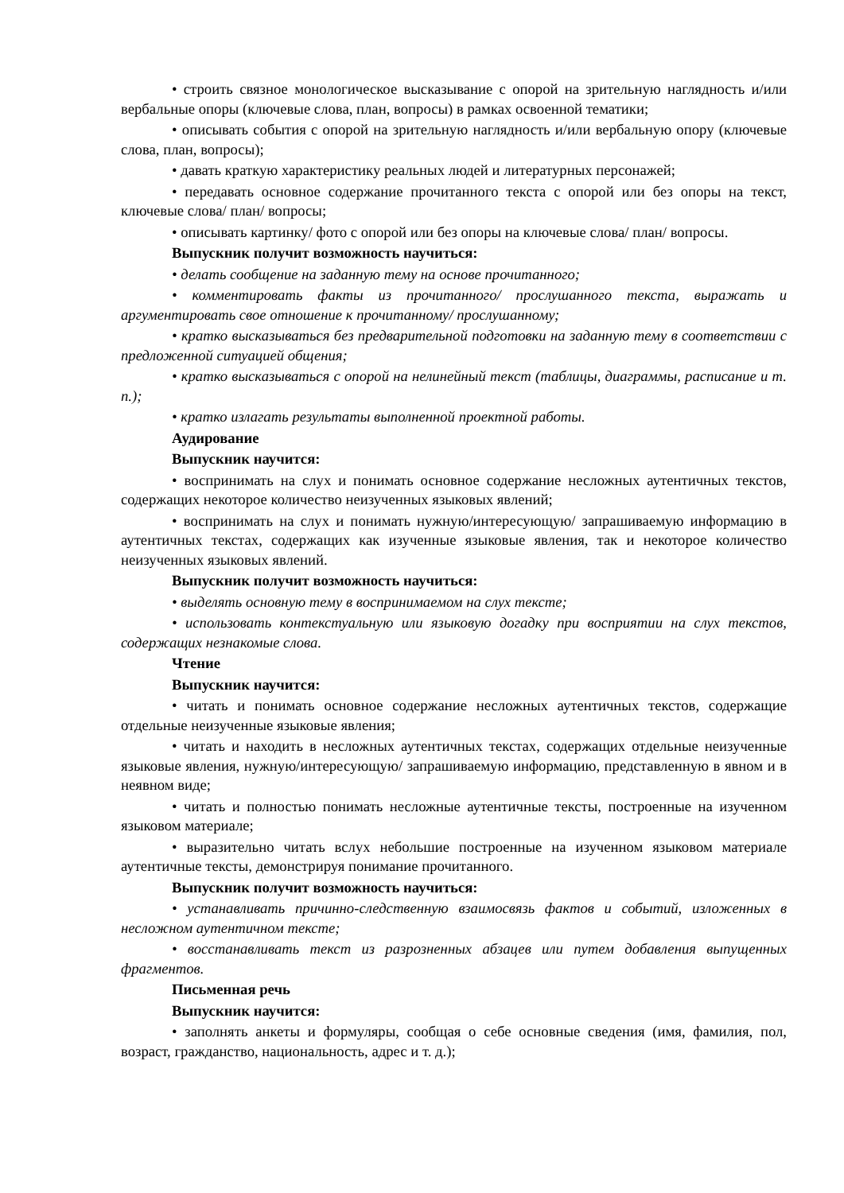• строить связное монологическое высказывание с опорой на зрительную наглядность и/или вербальные опоры (ключевые слова, план, вопросы) в рамках освоенной тематики;
• описывать события с опорой на зрительную наглядность и/или вербальную опору (ключевые слова, план, вопросы);
• давать краткую характеристику реальных людей и литературных персонажей;
• передавать основное содержание прочитанного текста с опорой или без опоры на текст, ключевые слова/ план/ вопросы;
• описывать картинку/ фото с опорой или без опоры на ключевые слова/ план/ вопросы.
Выпускник получит возможность научиться:
• делать сообщение на заданную тему на основе прочитанного;
• комментировать факты из прочитанного/ прослушанного текста, выражать и аргументировать свое отношение к прочитанному/ прослушанному;
• кратко высказываться без предварительной подготовки на заданную тему в соответствии с предложенной ситуацией общения;
• кратко высказываться с опорой на нелинейный текст (таблицы, диаграммы, расписание и т. п.);
• кратко излагать результаты выполненной проектной работы.
Аудирование
Выпускник научится:
• воспринимать на слух и понимать основное содержание несложных аутентичных текстов, содержащих некоторое количество неизученных языковых явлений;
• воспринимать на слух и понимать нужную/интересующую/ запрашиваемую информацию в аутентичных текстах, содержащих как изученные языковые явления, так и некоторое количество неизученных языковых явлений.
Выпускник получит возможность научиться:
• выделять основную тему в воспринимаемом на слух тексте;
• использовать контекстуальную или языковую догадку при восприятии на слух текстов, содержащих незнакомые слова.
Чтение
Выпускник научится:
• читать и понимать основное содержание несложных аутентичных текстов, содержащие отдельные неизученные языковые явления;
• читать и находить в несложных аутентичных текстах, содержащих отдельные неизученные языковые явления, нужную/интересующую/ запрашиваемую информацию, представленную в явном и в неявном виде;
• читать и полностью понимать несложные аутентичные тексты, построенные на изученном языковом материале;
• выразительно читать вслух небольшие построенные на изученном языковом материале аутентичные тексты, демонстрируя понимание прочитанного.
Выпускник получит возможность научиться:
• устанавливать причинно-следственную взаимосвязь фактов и событий, изложенных в несложном аутентичном тексте;
• восстанавливать текст из разрозненных абзацев или путем добавления выпущенных фрагментов.
Письменная речь
Выпускник научится:
• заполнять анкеты и формуляры, сообщая о себе основные сведения (имя, фамилия, пол, возраст, гражданство, национальность, адрес и т. д.);